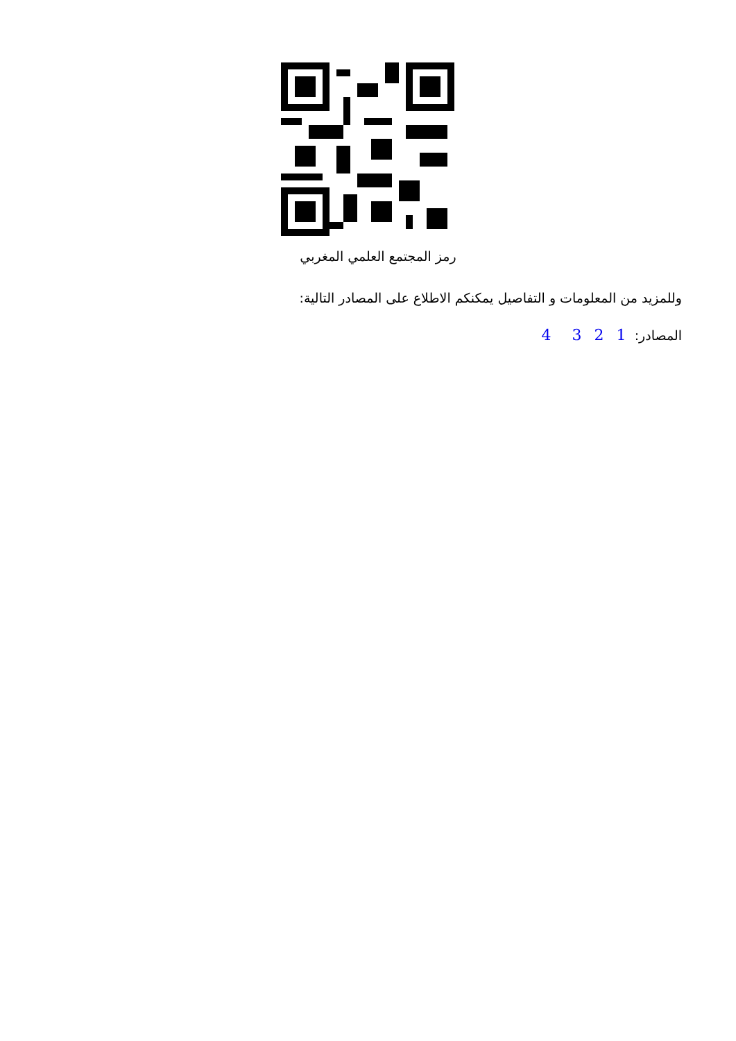رمز المجتمع العلمي المغربي
وللمزيد من المعلومات و التفاصيل يمكنكم الاطلاع على المصادر التالية:
المصادر: 1 2 3 4